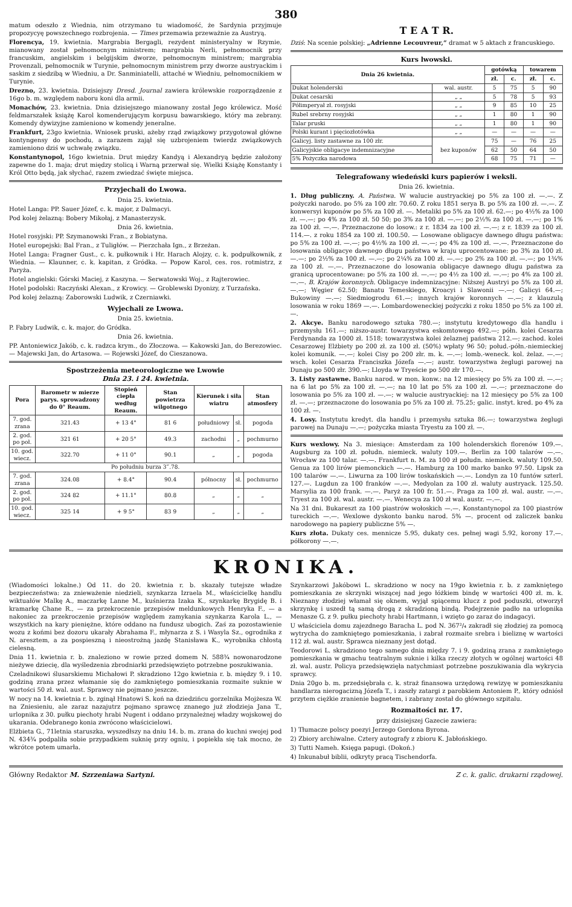380
matum odeszło z Wiednia, nim otrzymano tu wiadomość, że Sardynia przyjmuje propozycyę powszechnego rozbrojenia. — Times przemawia przeważnie za Austryą.
Florencya, 19. kwietnia. Margrabia Bergagli, rezydent ministeryalny w Rzymie, mianowany został pełnomocnym ministrem; margrabia Nerli, pełnomocnik przy francuskim, angielskim i belgijskim dworze, pełnomocnym ministrem; margrabia Provenzali, pełnomocnik w Turynie, pełnomocnym ministrem przy dworze austryackim i saskim z siedzibą w Wiedniu, a Dr. Sanminiatelli, attaché w Wiedniu, pełnomocnikiem w Turynie.
Drezno, 23. kwietnia. Dzisiejszy Dresd. Journal zawiera królewskie rozporządzenie z 16go b. m. względem naboru koni dla armii.
Monachów, 23. kwietnia. Dnia dzisiejszego mianowany został Jego królewicz. Mość feldmarszałek książę Karol komenderującym korpusu bawarskiego, który ma zebrany. Komendy dywizyjne zamieniono w komendy jeneralne.
Frankfurt, 23go kwietnia. Wniosek pruski, ażeby rząd związkowy przygotował główne kontyngensy do pochodu, a zarazem zajął się uzbrojeniem twierdz związkowych zamieniono dziś w uchwałę związku.
Konstantynopol, 16go kwietnia. Drut między Kandyą i Alexandryą będzie założony zapewne do 1. maja; drut między stolicą i Warną przerwał się. Wielki Książę Konstanty i Król Otto będą, jak słychać, razem zwiedzać święte miejsca.
Przyjechali do Lwowa.
Dnia 25. kwietnia.
Hotel Langa: PP. Sauer Józef, c. k. major, z Dalmacyi.
Pod kolej żelazną: Bobery Mikołaj, z Manasterzysk.
Dnia 26. kwietnia.
Hotel rosyjski: PP. Szymanowski Fran., z Bobiatyna.
Hotel europejski: Bal Fran., z Tuligłów. — Pierzchała Ign., z Brzeżan.
Hotel Langa: Fragner Gust., c. k. pułkownik i Hr. Harach Alojzy, c. k. podpułkownik, z Wiednia. — Klaunner, c. k. kapitan, z Gródka. — Popow Karol, ces. ros. rotmistrz, z Paryża.
Hotel angielski: Górski Maciej, z Kaszyna. — Serwatowski Woj., z Rajterowiec.
Hotel podolski: Raczyński Alexan., z Krowicy. — Groblewski Dyonizy, z Turzańska.
Pod kolej żelazną: Zaborowski Ludwik, z Czerniawki.
Wyjechali ze Lwowa.
Dnia 25. kwietnia.
P. Fabry Ludwik, c. k. major, do Gródka.
Dnia 26. kwietnia.
PP. Antoniewicz Jakób, c. k. radzca krym., do Złoczowa. — Kakowski Jan, do Berezowiec. — Majewski Jan, do Artasowa. — Rojewski Józef, do Cieszanowa.
Spostrzeżenia meteorologiczne we Lwowie
Dnia 23. i 24. kwietnia.
| Pora | Barometr w mierze parys. sprowadzony do 0° Reaum. | Stopień ciepła według Reaum. | Stan powietrza wilgotnego | Kierunek i siła wiatru | | Stan atmosfery |
| --- | --- | --- | --- | --- | --- | --- |
| 7. god. zrana | 321.43 | + 13 4° | 81 6 | południowy | sł. | pogoda |
| 2. god. po poł. | 321 61 | + 20 5° | 49.3 | zachodni | „ | pochmurno |
| 10. god. wiecz. | 322.70 | + 11 0° | 90.1 | „ | „ | pogoda |
| Po południu burza 3‴.78. | | | | | | |
| 7. god. zrana | 324.08 | + 8.4° | 90.4 | północny | sł. | pochmurno |
| 2. god. po poł. | 324 82 | + 11.1° | 80.8 | „ | „ | „ |
| 10. god. wiecz. | 325 14 | + 9 5° | 83 9 | „ | „ | „ |
T E A T R.
Dziś: Na scenie polskiej: „Adrienne Lecouvreur,“ dramat w 5 aktach z francuskiego.
Kurs lwowski.
| Dnia 26 kwietnia. | | gotówką | | towarem | |
| --- | --- | --- | --- | --- | --- |
| | | zł. | c. | zł. | c. |
| Dukat holenderski | wal. austr. | 5 | 75 | 5 | 90 |
| Dukat cesarski | „ „ | 5 | 78 | 5 | 93 |
| Półimperyał zł. rosyjski | „ „ | 9 | 85 | 10 | 25 |
| Rubel srebrny rosyjski | „ „ | 1 | 80 | 1 | 90 |
| Talar pruski | „ „ | 1 | 80 | 1 | 90 |
| Polski kurant i pięciozłotówka | „ „ | — | — | — | — |
| Galicyj. listy zastawne za 100 złr. | bez kuponów | 75 | — | 76 | 25 |
| Galicyjskie obligacye indemnizacyjne | | 62 | 50 | 64 | 50 |
| 5% Pożyczka narodowa | | 68 | 75 | 71 | — |
Telegrafowany wiedeński kurs papierów i weksli.
Dnia 26. kwietnia.
1. Dług publiczny. A. Państwa. W walucie austryackiej po 5% za 100 zł. —.—. Z pożyczki narodo. po 5% za 100 złr. 70.60. Z roku 1851 serya B. po 5% za 100 zł. —.—. Z konwersyi kuponów po 5% za 100 zł. —. Metaliki po 5% za 100 zł. 62.—; po 4½% za 100 zł. —.—; po 4% za 100 zł. 50 50; po 3% za 100 zł. —.—; po 2½% za 100 zł. —.—; po 1% za 100 zł. —.—. Przeznaczone do losow.: z r. 1834 za 100 zł. —.—; z r. 1839 za 100 zł. 114.—. z roku 1854 za 100 zł. 100.50. — Losowane obligacye dawnego długu państwa: po 5% za 100 zł. —.—; po 4½% za 100 zł. —.—; po 4% za 100 zł. —.—. Przeznaczone do losowania obligacye dawnego długu państwa w kraju uprocentowane: po 3% za 100 zł. —.—; po 2½% za 100 zł. —.—; po 2¼% za 100 zł. —.—; po 2% za 100 zł. —.—; po 1¾% za 100 zł. —.—. Przeznaczone do losowania obligacye dawnego długu państwa za granicą uprocentowane: po 5% za 100 zł. —.—; po 4½ za 100 zł. —.—; po 4% za 100 zł. —.—. B. Krajów koronnych. Obligacye indemnizacyjne: Niższej Austryi po 5% za 100 zł. —.—; Węgier 62.50; Banatu Temeskiego, Kroacyi i Slawonii —.—; Galicyi 64.—; Bukowiny —.—; Siedmiogrodu 61.—; innych krajów koronnych —.—; z klauzulą losowania w roku 1869 —.—. Lombardoweneckiej pożyczki z roku 1850 po 5% za 100 zł. —.
2. Akcye. Banku narodowego sztuka 780.—; instytutu kredytowego dla handlu i przemysłu 161.—; niższo-austr. towarzystwa eskomtowego 492.—; półn. kolei Cesarza Ferdynanda za 1000 zł. 1518; towarzystwa kolei żelaznej państwa 212.—; zachod. kolei Cesarzowej Elżbiety po 200 zł. za 100 zł. (50%) wpłaty 96 50; połud.-półn.-niemieckiej kolei komunik. —.—; kolei Cisy po 200 złr. m. k. —.—; lomb.-weneck. kol. żelaz. —.—; wsch. kolei Cesarza Franciszka Józefa —.—; austr. towarzystwa żeglugi parowej na Dunaju po 500 złr. 390.—; Lloyda w Tryeście po 500 złr 170.—.
3. Listy zastawne. Banku narod. w mon. konw.: na 12 miesięcy po 5% za 100 zł. —.—; na 6 lat po 5% za 100 zł. —.—; na 10 lat po 5% za 100 zł. —.—; przeznaczone do losowania po 5% za 100 zł. —.—; w walucie austryackiej: na 12 miesięcy po 5% za 100 zł. —.—; przeznaczone do losowania po 5% za 100 zł. 75.25; galic. instyt. kred. po 4% za 100 zł. —.
4. Losy. Instytutu kredyt. dla handlu i przemysłu sztuka 86.—; towarzystwa żeglugi parowej na Dunaju —.—; pożyczka miasta Tryestu za 100 zł. —.
Kurs wexlowy. Na 3. miesiące: Amsterdam za 100 holenderskich florenów 109.—. Augsburg za 100 zł. połudn. niemieck. waluty 109.—. Berlin za 100 talarów —.—. Wrocław za 100 talar. —.—. Frankfurt n. M. za 100 zł połudn. niemieck. waluty 109.50. Genua za 100 lirów piemonckich —.—. Hamburg za 100 marko banko 97.50. Lipsk za 100 talarów —.—. Liwurna za 100 lirów toskańskich —.—. Londyn za 10 funtów szterl. 127.—. Lugdun za 100 franków —.—. Medyolan za 100 zł. waluty austryack. 125.50. Marsylia za 100 frank. —.—. Paryż za 100 fr. 51.—. Praga za 100 zł. wal. austr. —.—. Tryest za 100 zł. wal. austr. —.—. Wenecya za 100 zł wal. austr. —.—.
Na 31 dni. Bukareszt za 100 piastrów wołoskich —.—. Konstantynopol za 100 piastrów tureckich —.—. Wexlowe dyskonto banku narod. 5% —. procent od zaliczek banku narodowego na papiery publiczne 5% —.
Kurs złota. Dukaty ces. mennicze 5.95, dukaty ces. pełnej wagi 5.92, korony 17.—. półkorony —.—.
KRONIKA.
(Wiadomości lokalne.) Od 11. do 20. kwietnia r. b. skazały tutejsze władze bezpieczeństwa: za znieważenie niedzieli, szynkarza Izraela M., właścicielkę handlu wiktuałów Malkę A., maczarkę Lanne M., kuśnierza Izaka K., szynkarkę Brygidę B. i kramarkę Chane R., — za przekroczenie przepisów meldunkowych Henryka F., — a nakoniec za przekroczenie przepisów względem zamykania szynkarza Karola L., — wszystkich na kary pieniężne, które oddano na fundusz ubogich. Zaś za pozostawienie wozu z końmi bez dozoru ukarały Abrahama F., młynarza z S. i Wasyla Sz., ogrodnika z N. aresztem, a za pospieszną i nieostrożną jazdę Stanisława K., wyrobnika chłostą cielesną.
Dnia 11. kwietnia r. b. znaleziono w rowie przed domem N. 588¾ nowonarodzone nieżywe dziecię, dla wyśledzenia zbrodniarki przedsięwzięto potrzebne poszukiwania.
Czeladnikowi ślusarskiemu Michałowi P. skradziono 12go kwietnia r. b. między 9. i 10. godziną zrana przez włamanie się do zamkniętego pomieszkania rozmaite suknie w wartości 50 zł. wal. aust. Sprawcy nie pojmano jeszcze.
W nocy na 14. kwietnia r. b. zginął Hnatowi S. koń na dziedzińcu gorzelnika Mojżesza W. na Zniesieniu, ale zaraz nazajutrz pojmano sprawcę znanego już złodzieja Jana T., urlopnika z 30. pułku piechoty hrabi Nugent i oddano przynależnej władzy wojskowej do ukarania. Odebranego konia zwrócono właścicielowi.
Elżbieta G., 71letnia staruszka, wyszedłszy na dniu 14. b. m. zrana do kuchni swojej pod N. 434¾ podpaliła sobie przypadkiem suknię przy ogniu, i popiekła się tak mocno, że wkrótce potem umarła.
Szynkarzowi Jakóbowi L. skradziono w nocy na 19go kwietnia r. b. z zamkniętego pomieszkania ze skrzynki wiszącej nad jego łóżkiem bindę w wartości 400 zł. m. k. Nieznany złodziej włamał się oknem, wyjął spiącemu klucz z pod poduszki, otworzył skrzynkę i uszedł tą samą drogą z skradzioną bindą. Podejrzenie padło na urlopnika Menasze G. z 9. pułku piechoty hrabi Hartmann, i wzięto go zaraz do indagacyi.
U właściciela domu zajezdnego Baracha L. pod N. 367²/₄ zakradł się złodziej za pomocą wytrycha do zamkniętego pomieszkania, i zabrał rozmaite srebra i bieliznę w wartości 112 zł. wal. austr. Sprawca nieznany jest dotąd.
Teodorowi L. skradziono tego samego dnia między 7. i 9. godziną zrana z zamkniętego pomieszkania w gmachu teatralnym suknie i kilka rzeczy złotych w ogólnej wartości 48 zł. wal. austr. Policya przedsięwzięła natychmiast potrzebne poszukiwania dla wykrycia sprawcy.
Dnia 20go b. m. przedsiębrała c. k. straż finansowa urzędową rewizyę w pomieszkaniu handlarza nierogacizną Józefa T., i zaszły zatargi z parobkiem Antoniem P., który odniósł przytem ciężkie zranienie bagnetem, i zabrany został do głównego szpitalu.
Rozmaitości nr. 17.
przy dzisiejszej Gazecie zawiera:
1) Tłumacze polscy poezyi Jerzego Gordona Byrona.
2) Zbiory archiwalne. Cztery autografy z zbioru K. Jabłońskiego.
3) Tutti Nameh. Księga papugi. (Dokoń.)
4) Inkunabuł biblii, odkryty pracą Tischendorfa.
Główny Redaktor M. Szrzeniawa Sartyni. Z c. k. galic. drukarni rządowej.